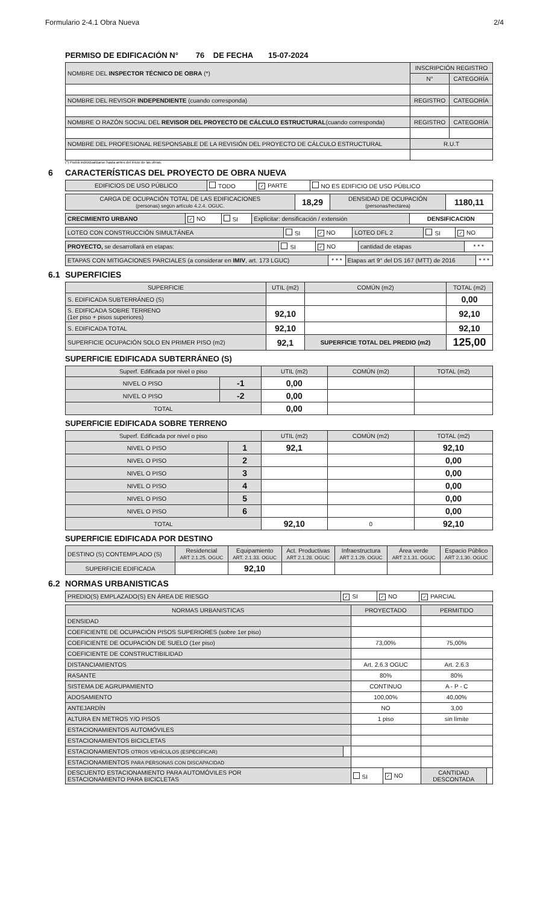Formulario 2-4.1 Obra Nueva 2/4
PERMISO DE EDIFICACIÓN N° 76 DE FECHA 15-07-2024
| NOMBRE DEL INSPECTOR TÉCNICO DE OBRA (*) | INSCRIPCIÓN REGISTRO | |
| | N° | CATEGORÍA |
| NOMBRE DEL REVISOR INDEPENDIENTE (cuando corresponda) | REGISTRO | CATEGORÍA |
| NOMBRE O RAZÓN SOCIAL DEL REVISOR DEL PROYECTO DE CÁLCULO ESTRUCTURAL (cuando corresponda) | REGISTRO | CATEGORÍA |
| NOMBRE DEL PROFESIONAL RESPONSABLE DE LA REVISIÓN DEL PROYECTO DE CÁLCULO ESTRUCTURAL | R.U.T | |
(*) Podrá individualizarse hasta antes del inicio de las obras.
6 CARACTERÍSTICAS DEL PROYECTO DE OBRA NUEVA
| EDIFICIOS DE USO PÚBLICO | TODO | ✓ PARTE | NO ES EDIFICIO DE USO PÚBLICO |
| CARGA DE OCUPACIÓN TOTAL DE LAS EDIFICACIONES (personas) según artículo 4.2.4. OGUC. | 18,29 | DENSIDAD DE OCUPACIÓN (personas/hectárea) | 1180,11 |
| CRECIMIENTO URBANO | ✓ NO | SI | Explicitar: densificación / extensión | DENSIFICACION |
| LOTEO CON CONSTRUCCIÓN SIMULTÁNEA | SI | ✓ NO | LOTEO DFL 2 | SI | ✓ NO |
| PROYECTO, se desarrollará en etapas: | SI | ✓ NO | cantidad de etapas | * * * |
| ETAPAS CON MITIGACIONES PARCIALES (a considerar en IMIV , art. 173 LGUC) | * * * | Etapas art 9° del DS 167 (MTT) de 2016 | * * * |
6.1 SUPERFICIES
| SUPERFICIE | UTIL (m2) | COMÚN (m2) | TOTAL (m2) |
| --- | --- | --- | --- |
| S. EDIFICADA SUBTERRÁNEO (S) | | | 0,00 |
| S. EDIFICADA SOBRE TERRENO (1er piso + pisos superiores) | 92,10 | | 92,10 |
| S. EDIFICADA TOTAL | 92,10 | | 92,10 |
| SUPERFICIE OCUPACIÓN SOLO EN PRIMER PISO (m2) | 92,1 | SUPERFICIE TOTAL DEL PREDIO (m2) | 125,00 |
SUPERFICIE EDIFICADA SUBTERRÁNEO (S)
| Superf. Edificada por nivel o piso | | UTIL (m2) | COMÚN (m2) | TOTAL (m2) |
| --- | --- | --- | --- | --- |
| NIVEL O PISO | -1 | 0,00 | | |
| NIVEL O PISO | -2 | 0,00 | | |
| TOTAL | | 0,00 | | |
SUPERFICIE EDIFICADA SOBRE TERRENO
| Superf. Edificada por nivel o piso | | UTIL (m2) | COMÚN (m2) | TOTAL (m2) |
| --- | --- | --- | --- | --- |
| NIVEL O PISO | 1 | 92,1 | | 92,10 |
| NIVEL O PISO | 2 | | | 0,00 |
| NIVEL O PISO | 3 | | | 0,00 |
| NIVEL O PISO | 4 | | | 0,00 |
| NIVEL O PISO | 5 | | | 0,00 |
| NIVEL O PISO | 6 | | | 0,00 |
| TOTAL | | 92,10 | 0 | 92,10 |
SUPERFICIE EDIFICADA POR DESTINO
| DESTINO (S) CONTEMPLADO (S) | Residencial ART 2.1.25. OGUC | Equipamiento ART. 2.1.33. OGUC | Act. Productivas ART 2.1.28. OGUC | Infraestructura ART 2.1.29. OGUC | Área verde ART 2.1.31. OGUC | Espacio Público ART 2.1.30. OGUC |
| SUPERFICIE EDIFICADA | | 92,10 | | | | |
6.2 NORMAS URBANISTICAS
| PREDIO(S) EMPLAZADO(S) EN ÁREA DE RIESGO | ✓ SI | ✓ NO | ✓ PARCIAL |
| NORMAS URBANISTICAS | | PROYECTADO | | PERMITIDO | |
| --- | --- | --- | --- | --- | --- |
| DENSIDAD | | | | | |
| COEFICIENTE DE OCUPACIÓN PISOS SUPERIORES (sobre 1er piso) | | | | | |
| COEFICIENTE DE OCUPACIÓN DE SUELO (1er piso) | | 73,00% | | 75,00% | |
| COEFICIENTE DE CONSTRUCTIBILIDAD | | | | | |
| DISTANCIAMIENTOS | | Art. 2.6.3 OGUC | | Art. 2.6.3 | |
| RASANTE | | 80% | | 80% | |
| SISTEMA DE AGRUPAMIENTO | | CONTINUO | | A - P - C | |
| ADOSAMIENTO | | 100,00% | | 40,00% | |
| ANTEJARDÍN | | NO | | 3,00 | |
| ALTURA EN METROS Y/O PISOS | | 1 piso | | sin límite | |
| ESTACIONAMIENTOS AUTOMÓVILES | | | | | |
| ESTACIONAMIENTOS BICICLETAS | | | | | |
| ESTACIONAMIENTOS OTROS VEHÍCULOS (ESPECIFICAR) | | | | | |
| ESTACIONAMIENTOS PARA PERSONAS CON DISCAPACIDAD | | | | | |
| DESCUENTO ESTACIONAMIENTO PARA AUTOMÓVILES POR ESTACIONAMIENTO PARA BICICLETAS | | SI | ✓ NO | CANTIDAD DESCONTADA | |